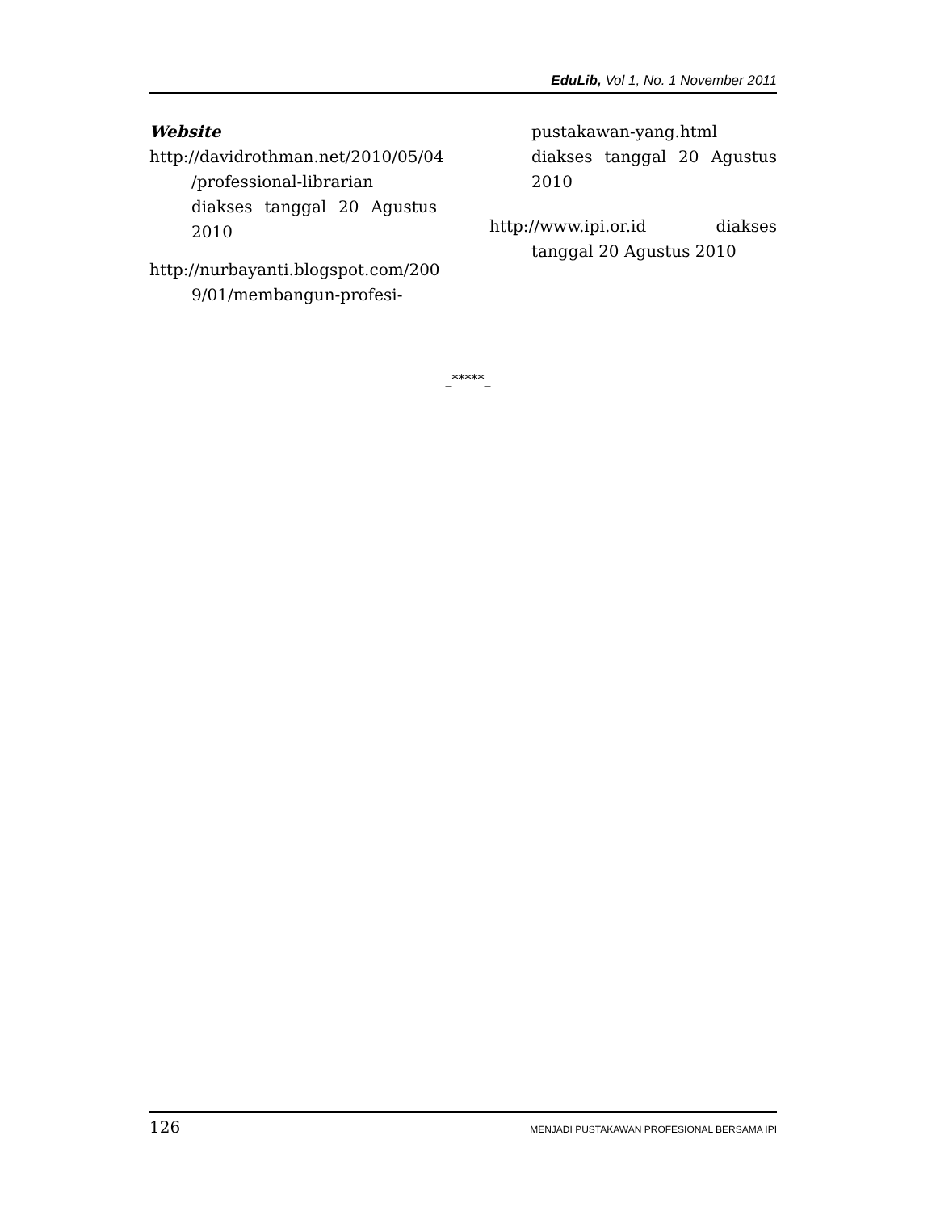EduLib, Vol 1, No. 1 November 2011
Website
http://davidrothman.net/2010/05/04 /professional-librarian diakses tanggal 20 Agustus 2010
http://nurbayanti.blogspot.com/200 9/01/membangun-profesi-
pustakawan-yang.html diakses tanggal 20 Agustus 2010
http://www.ipi.or.id diakses tanggal 20 Agustus 2010
_*****_
126 MENJADI PUSTAKAWAN PROFESIONAL BERSAMA IPI